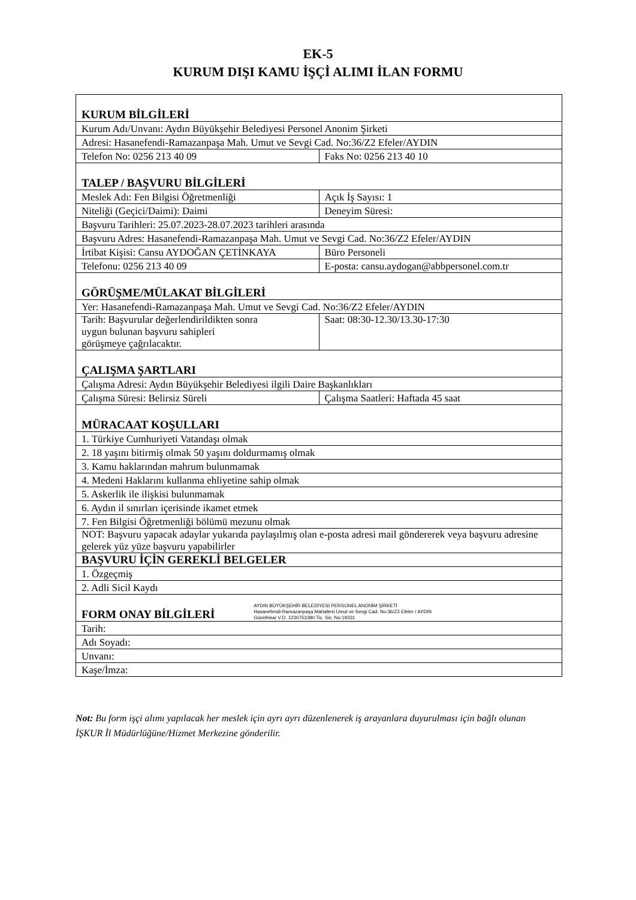EK-5
KURUM DIŞI KAMU İŞÇİ ALIMI İLAN FORMU
| KURUM BİLGİLERİ | |
| Kurum Adı/Unvanı: Aydın Büyükşehir Belediyesi Personel Anonim Şirketi | |
| Adresi: Hasanefendi-Ramazanpaşa Mah. Umut ve Sevgi Cad. No:36/Z2 Efeler/AYDIN | |
| Telefon No: 0256 213 40 09 | Faks No: 0256 213 40 10 |
| TALEP / BAŞVURU BİLGİLERİ | |
| Meslek Adı: Fen Bilgisi Öğretmenliği | Açık İş Sayısı: 1 |
| Niteliği (Geçici/Daimi): Daimi | Deneyim Süresi: |
| Başvuru Tarihleri: 25.07.2023-28.07.2023 tarihleri arasında | |
| Başvuru Adres: Hasanefendi-Ramazanpaşa Mah. Umut ve Sevgi Cad. No:36/Z2 Efeler/AYDIN | |
| İrtibat Kişisi: Cansu AYDOĞAN ÇETİNKAYA | Büro Personeli |
| Telefonu: 0256 213 40 09 | E-posta: cansu.aydogan@abbpersonel.com.tr |
| GÖRÜŞME/MÜLAKAT BİLGİLERİ | |
| Yer: Hasanefendi-Ramazanpaşa Mah. Umut ve Sevgi Cad. No:36/Z2 Efeler/AYDIN | |
| Tarih: Başvurular değerlendirildikten sonra uygun bulunan başvuru sahipleri görüşmeye çağrılacaktır. | Saat: 08:30-12.30/13.30-17:30 |
| ÇALIŞMA ŞARTLARI | |
| Çalışma Adresi: Aydın Büyükşehir Belediyesi ilgili Daire Başkanlıkları | |
| Çalışma Süresi: Belirsiz Süreli | Çalışma Saatleri: Haftada 45 saat |
| MÜRACAAT KOŞULLARI | |
| 1. Türkiye Cumhuriyeti Vatandaşı olmak | |
| 2. 18 yaşını bitirmiş olmak 50 yaşını doldurmamış olmak | |
| 3. Kamu haklarından mahrum bulunmamak | |
| 4. Medeni Haklarını kullanma ehliyetine sahip olmak | |
| 5. Askerlik ile ilişkisi bulunmamak | |
| 6. Aydın il sınırları içerisinde ikamet etmek | |
| 7. Fen Bilgisi Öğretmenliği bölümü mezunu olmak | |
| NOT: Başvuru yapacak adaylar yukarıda paylaşılmış olan e-posta adresi mail göndererek veya başvuru adresine gelerek yüz yüze başvuru yapabilirler | |
| BAŞVURU İÇİN GEREKLİ BELGELER | |
| 1. Özgeçmiş | |
| 2. Adli Sicil Kaydı | |
| FORM ONAY BİLGİLERİ AYDIN BÜYÜKŞEHİR BELEDİYESİ PERSONEL ANONİM ŞİRKETİ Hasanefendi-Ramazanpaşa Mahallesi Umut ve Sevgi Cad. No:36/Z2 Efeler / AYDIN Güzelhisar V.D. 1230753380 Tic. Sic. No:19331 | |
| Tarih: | |
| Adı Soyadı: | |
| Unvanı: | |
| Kaşe/İmza: | |
Not: Bu form işçi alımı yapılacak her meslek için ayrı ayrı düzenlenerek iş arayanlara duyurulması için bağlı olunan İŞKUR İl Müdürlüğüne/Hizmet Merkezine gönderilir.